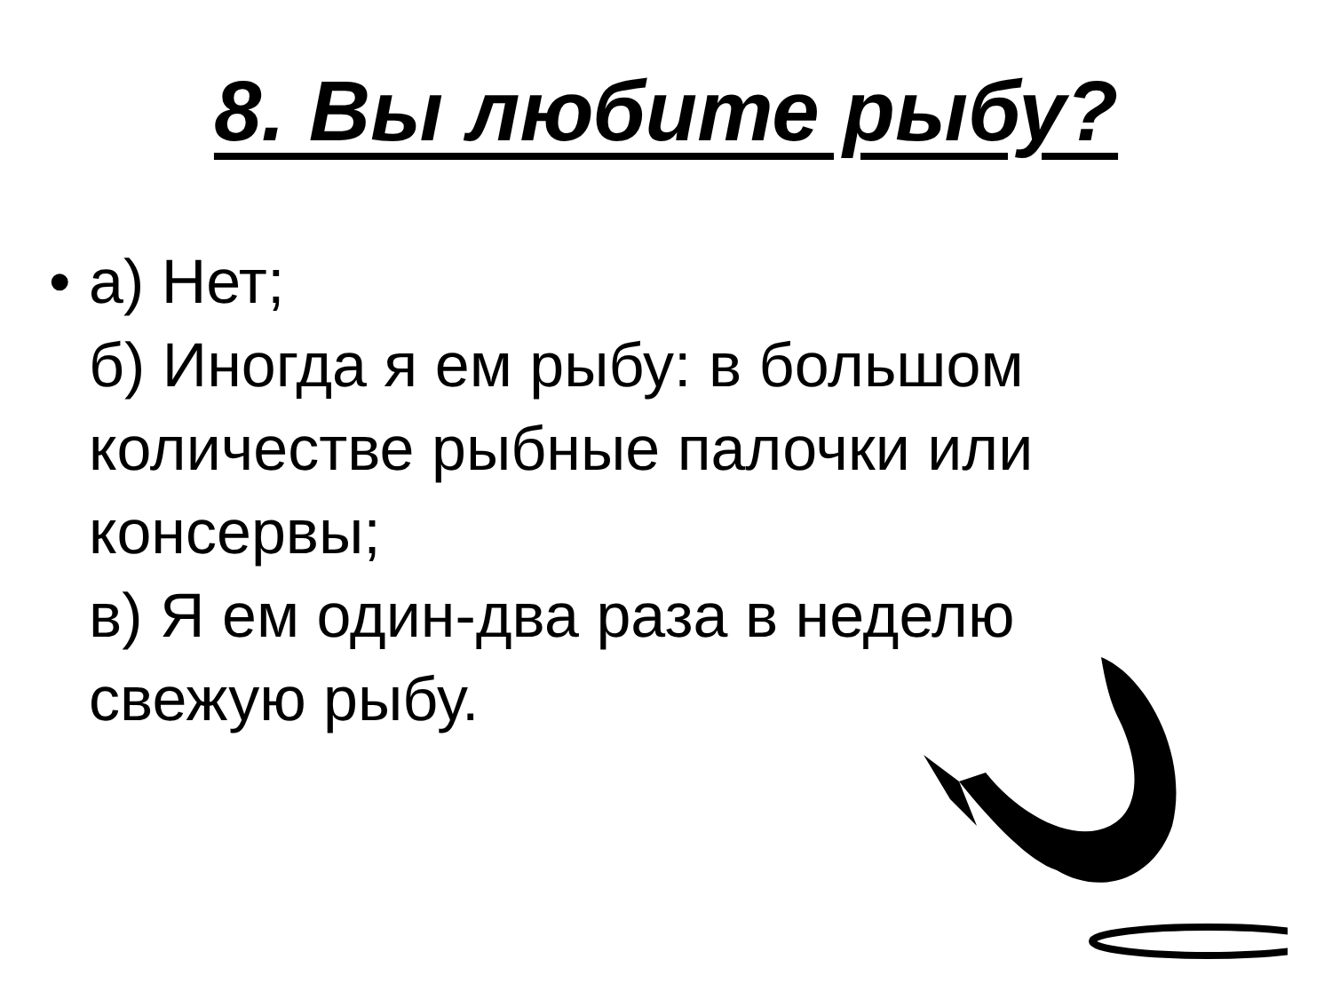8. Вы любите рыбу?
• а) Нет;
б) Иногда я ем рыбу: в большом
количестве рыбные палочки или
консервы;
в) Я ем один-два раза в неделю
свежую рыбу.